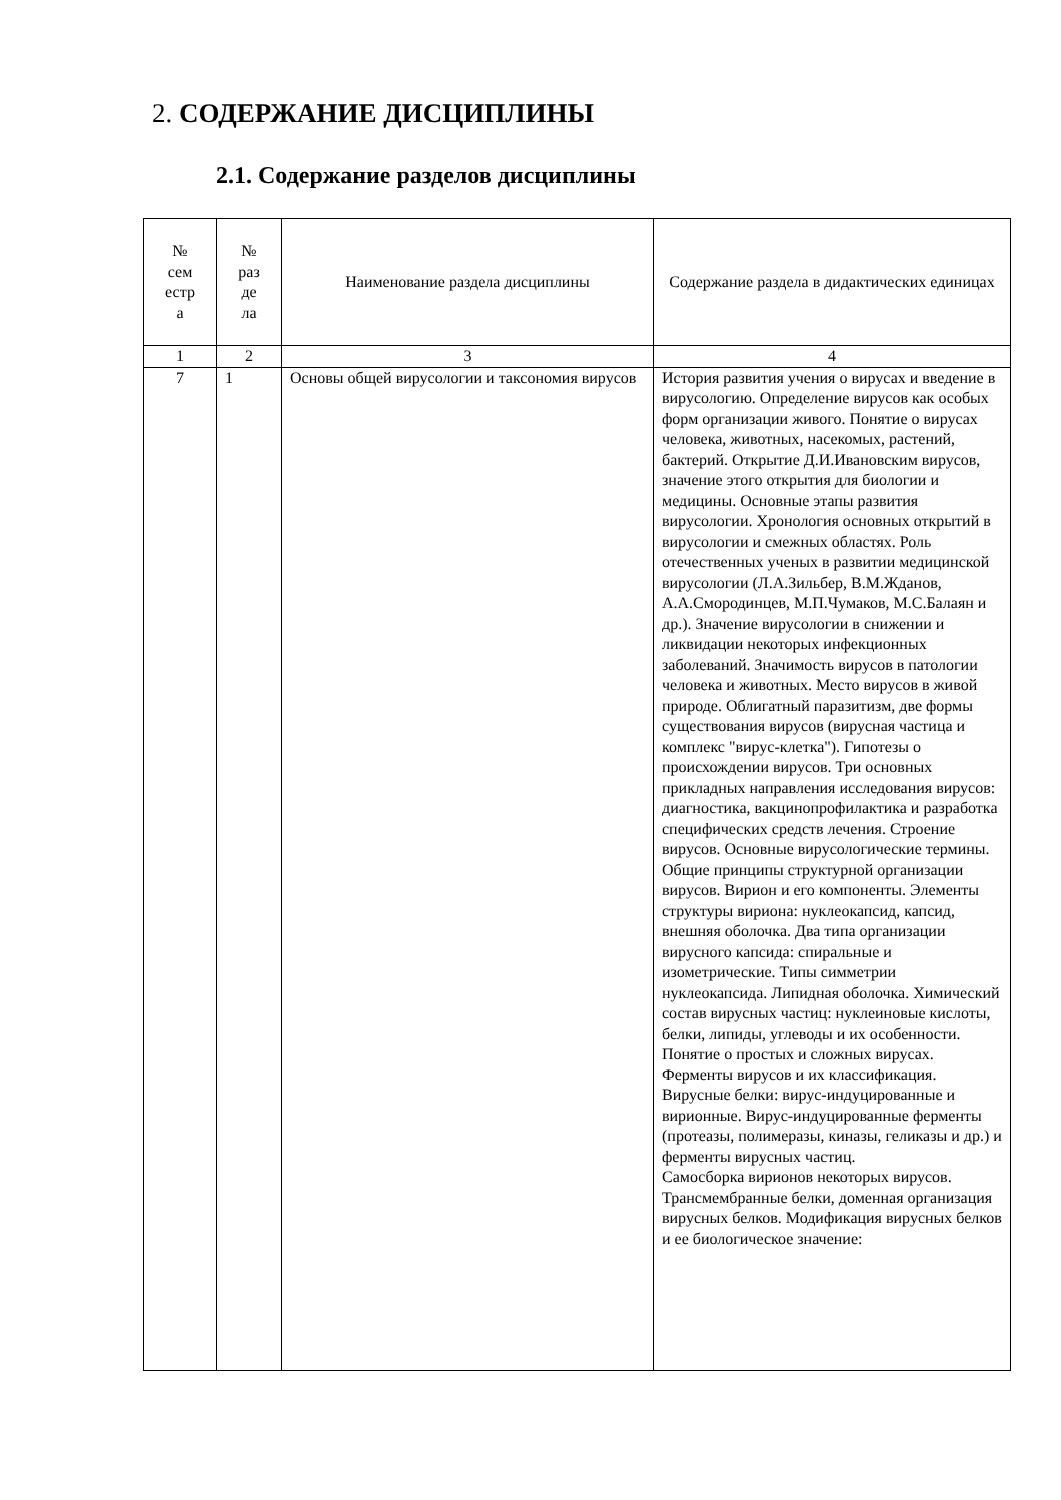2. СОДЕРЖАНИЕ ДИСЦИПЛИНЫ
2.1. Содержание разделов дисциплины
| № сем естр а | № раз де ла | Наименование раздела дисциплины | Содержание раздела в дидактических единицах |
| --- | --- | --- | --- |
| 1 | 2 | 3 | 4 |
| 7 | 1 | Основы общей вирусологии и таксономия вирусов | История развития учения о вирусах и введение в вирусологию. Определение вирусов как особых форм организации живого. Понятие о вирусах человека, животных, насекомых, растений, бактерий. Открытие Д.И.Ивановским вирусов, значение этого открытия для биологии и медицины. Основные этапы развития вирусологии. Хронология основных открытий в вирусологии и смежных областях. Роль отечественных ученых в развитии медицинской вирусологии (Л.А.Зильбер, В.М.Жданов, А.А.Смородинцев, М.П.Чумаков, М.С.Балаян и др.). Значение вирусологии в снижении и ликвидации некоторых инфекционных заболеваний. Значимость вирусов в патологии человека и животных. Место вирусов в живой природе. Облигатный паразитизм, две формы существования вирусов (вирусная частица и комплекс "вирус-клетка"). Гипотезы о происхождении вирусов. Три основных прикладных направления исследования вирусов: диагностика, вакцинопрофилактика и разработка специфических средств лечения. Строение вирусов. Основные вирусологические термины. Общие принципы структурной организации вирусов. Вирион и его компоненты. Элементы структуры вириона: нуклеокапсид, капсид, внешняя оболочка. Два типа организации вирусного капсида: спиральные и изометрические. Типы симметрии нуклеокапсида. Липидная оболочка. Химический состав вирусных частиц: нуклеиновые кислоты, белки, липиды, углеводы и их особенности. Понятие о простых и сложных вирусах. Ферменты вирусов и их классификация. Вирусные белки: вирус-индуцированные и вирионные. Вирус-индуцированные ферменты (протеазы, полимеразы, киназы, геликазы и др.) и ферменты вирусных частиц. Самосборка вирионов некоторых вирусов. Трансмембранные белки, доменная организация вирусных белков. Модификация вирусных белков и ее биологическое значение: |